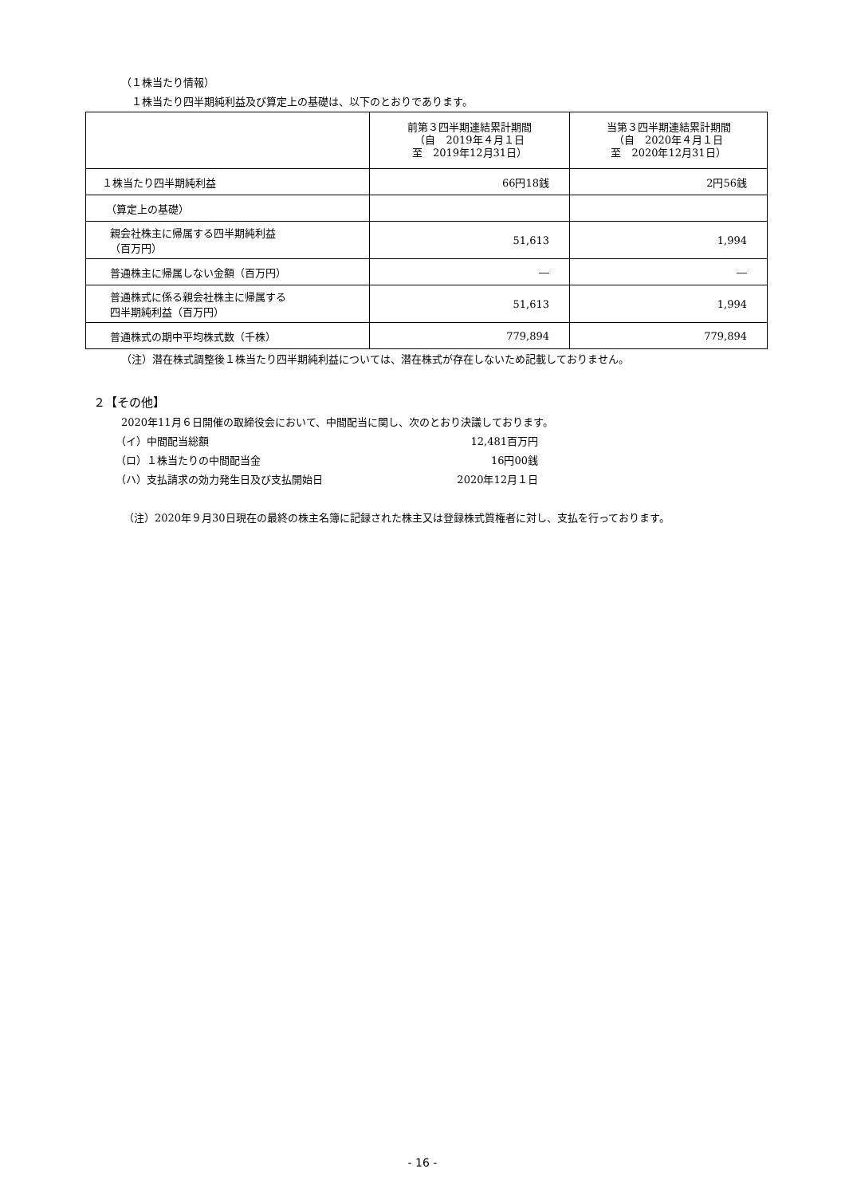（１株当たり情報）
１株当たり四半期純利益及び算定上の基礎は、以下のとおりであります。
| | 前第３四半期連結累計期間 （自 2019年４月１日 至 2019年12月31日） | 当第３四半期連結累計期間 （自 2020年４月１日 至 2020年12月31日） |
| １株当たり四半期純利益 | 66円18銭 | 2円56銭 |
| （算定上の基礎） | | |
| 親会社株主に帰属する四半期純利益 （百万円） | 51,613 | 1,994 |
| 普通株主に帰属しない金額（百万円） | ― | ― |
| 普通株式に係る親会社株主に帰属する 四半期純利益（百万円） | 51,613 | 1,994 |
| 普通株式の期中平均株式数（千株） | 779,894 | 779,894 |
（注）潜在株式調整後１株当たり四半期純利益については、潜在株式が存在しないため記載しておりません。
２【その他】
2020年11月６日開催の取締役会において、中間配当に関し、次のとおり決議しております。
（イ）中間配当総額 12,481百万円
（ロ）１株当たりの中間配当金 16円00銭
（ハ）支払請求の効力発生日及び支払開始日 2020年12月１日
（注）2020年９月30日現在の最終の株主名簿に記録された株主又は登録株式質権者に対し、支払を行っております。
- 16 -